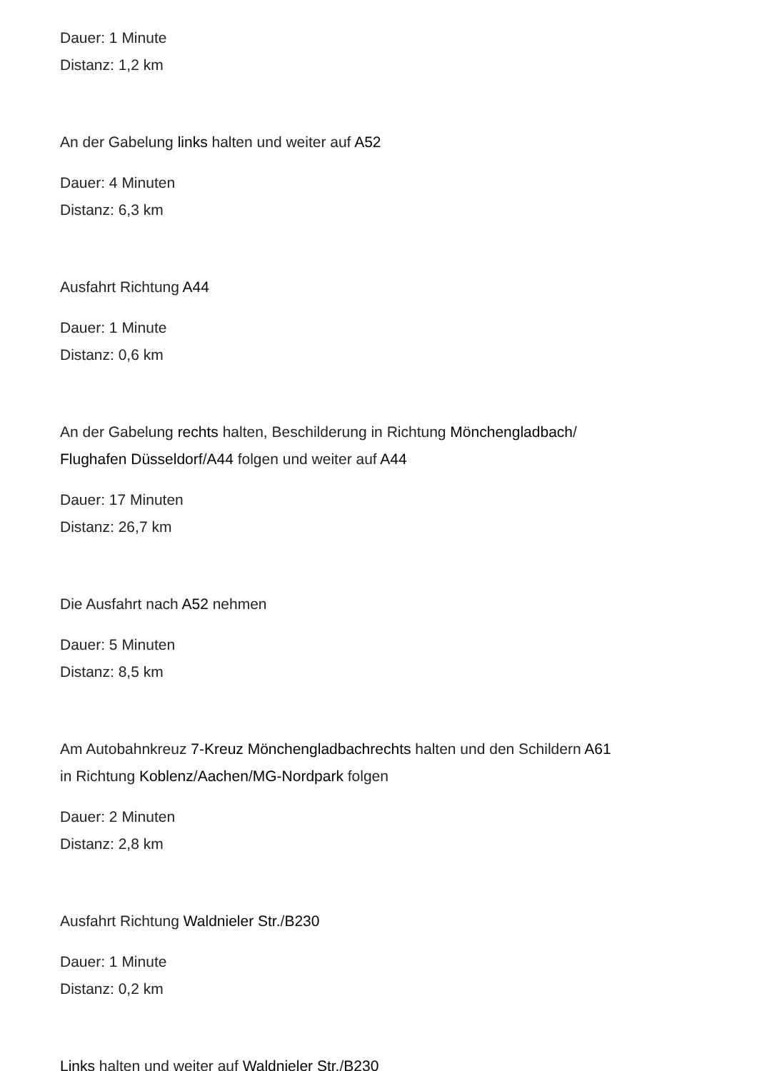Dauer: 1 Minute
Distanz: 1,2 km
An der Gabelung links halten und weiter auf A52
Dauer: 4 Minuten
Distanz: 6,3 km
Ausfahrt Richtung A44
Dauer: 1 Minute
Distanz: 0,6 km
An der Gabelung rechts halten, Beschilderung in Richtung Mönchengladbach/
Flughafen Düsseldorf/A44 folgen und weiter auf A44
Dauer: 17 Minuten
Distanz: 26,7 km
Die Ausfahrt nach A52 nehmen
Dauer: 5 Minuten
Distanz: 8,5 km
Am Autobahnkreuz 7-Kreuz Mönchengladbachrechts halten und den Schildern A61
in Richtung Koblenz/Aachen/MG-Nordpark folgen
Dauer: 2 Minuten
Distanz: 2,8 km
Ausfahrt Richtung Waldnieler Str./B230
Dauer: 1 Minute
Distanz: 0,2 km
Links halten und weiter auf Waldnieler Str./B230